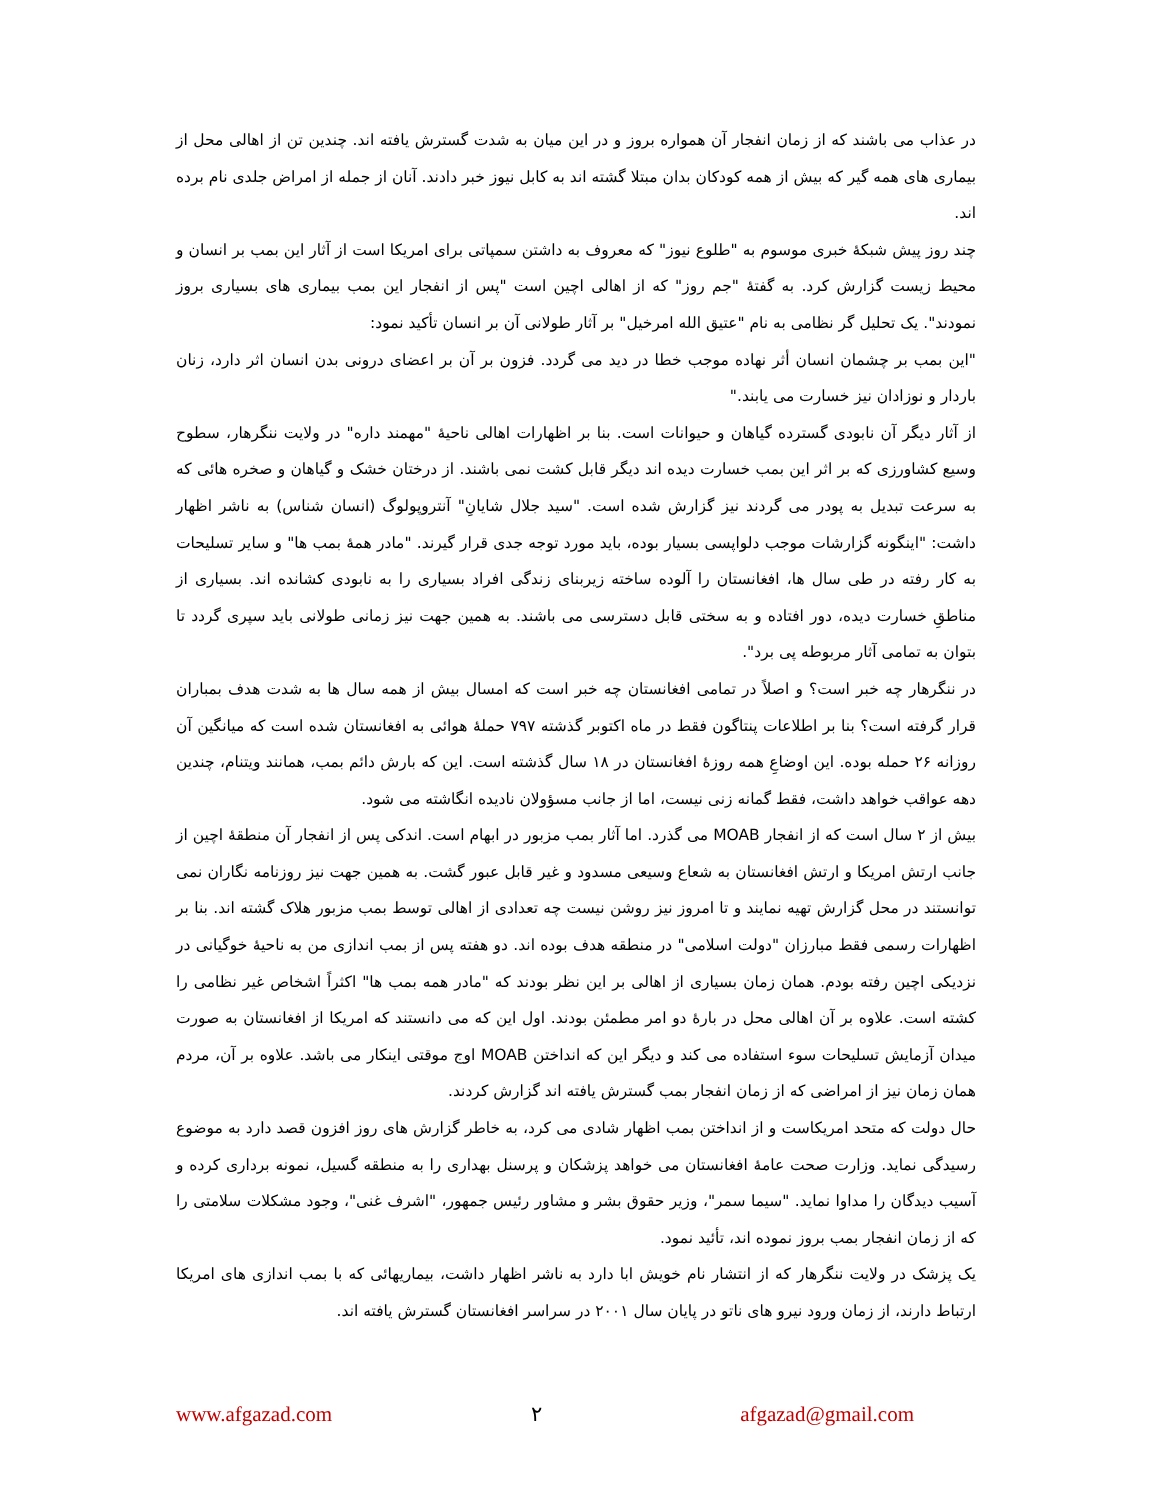در عذاب می باشند که از زمان انفجار آن همواره بروز و در این میان به شدت گسترش یافته اند. چندین تن از اهالی محل از بیماری های همه گیر که بیش از همه کودکان بدان مبتلا گشته اند به کابل نیوز خبر دادند. آنان از جمله از امراض جلدی نام برده اند.
چند روز پیش شبکهٔ خبری موسوم به "طلوع نیوز" که معروف به داشتن سمپاتی برای امریکا است از آثار این بمب بر انسان و محیط زیست گزارش کرد. به گفتهٔ "جم روز" که از اهالی اچین است "پس از انفجار این بمب بیماری های بسیاری بروز نمودند". یک تحلیل گر نظامی به نام "عتیق الله امرخیل" بر آثار طولانی آن بر انسان تأکید نمود:
"این بمب بر چشمان انسان أثر نهاده موجب خطا در دید می گردد. فزون بر آن بر اعضای درونی بدن انسان اثر دارد، زنان باردار و نوزادان نیز خسارت می یابند."
از آثار دیگر آن نابودی گسترده گیاهان و حیوانات است. بنا بر اظهارات اهالی ناحیهٔ "مهمند داره" در ولایت ننگرهار، سطوح وسیع کشاورزی که بر اثر این بمب خسارت دیده اند دیگر قابل کشت نمی باشند. از درختان خشک و گیاهان و صخره هائی که به سرعت تبدیل به پودر می گردند نیز گزارش شده است. "سید جلال شایانِ" آنتروپولوگ (انسان شناس) به ناشر اظهار داشت: "اینگونه گزارشات موجب دلواپسی بسیار بوده، باید مورد توجه جدی قرار گیرند. "مادر همهٔ بمب ها" و سایر تسلیحات به کار رفته در طی سال ها، افغانستان را آلوده ساخته زیربنای زندگی افراد بسیاری را به نابودی کشانده اند. بسیاری از مناطقِ خسارت دیده، دور افتاده و به سختی قابل دسترسی می باشند. به همین جهت نیز زمانی طولانی باید سپری گردد تا بتوان به تمامی آثار مربوطه پی برد".
در ننگرهار چه خبر است؟ و اصلاً در تمامی افغانستان چه خبر است که امسال بیش از همه سال ها به شدت هدف بمباران قرار گرفته است؟ بنا بر اطلاعات پنتاگون فقط در ماه اکتوبر گذشته ۷۹۷ حملهٔ هوائی به افغانستان شده است که میانگین آن روزانه ۲۶ حمله بوده. این اوضاعِ همه روزهٔ افغانستان در ۱۸ سال گذشته است. این که بارش دائم بمب، همانند ویتنام، چندین دهه عواقب خواهد داشت، فقط گمانه زنی نیست، اما از جانب مسؤولان نادیده انگاشته می شود.
بیش از ۲ سال است که از انفجار MOAB می گذرد. اما آثار بمب مزبور در ابهام است. اندکی پس از انفجار آن منطقهٔ اچین از جانب ارتش امریکا و ارتش افغانستان به شعاع وسیعی مسدود و غیر قابل عبور گشت. به همین جهت نیز روزنامه نگاران نمی توانستند در محل گزارش تهیه نمایند و تا امروز نیز روشن نیست چه تعدادی از اهالی توسط بمب مزبور هلاک گشته اند. بنا بر اظهارات رسمی فقط مبارزان "دولت اسلامی" در منطقه هدف بوده اند. دو هفته پس از بمب اندازی من به ناحیهٔ خوگیانی در نزدیکی اچین رفته بودم. همان زمان بسیاری از اهالی بر این نظر بودند که "مادر همه بمب ها" اکثراً اشخاص غیر نظامی را کشته است. علاوه بر آن اهالی محل در بارهٔ دو امر مطمئن بودند. اول این که می دانستند که امریکا از افغانستان به صورت میدان آزمایش تسلیحات سوء استفاده می کند و دیگر این که انداختن MOAB اوج موقتی اینکار می باشد. علاوه بر آن، مردم همان زمان نیز از امراضی که از زمان انفجار بمب گسترش یافته اند گزارش کردند.
حال دولت که متحد امریکاست و از انداختن بمب اظهار شادی می کرد، به خاطر گزارش های روز افزون قصد دارد به موضوع رسیدگی نماید. وزارت صحت عامهٔ افغانستان می خواهد پزشکان و پرسنل بهداری را به منطقه گسیل، نمونه برداری کرده و آسیب دیدگان را مداوا نماید. "سیما سمر"، وزیر حقوق بشر و مشاور رئیس جمهور، "اشرف غنی"، وجود مشکلات سلامتی را که از زمان انفجار بمب بروز نموده اند، تأئید نمود.
یک پزشک در ولایت ننگرهار که از انتشار نام خویش ابا دارد به ناشر اظهار داشت، بیماریهائی که با بمب اندازی های امریکا ارتباط دارند، از زمان ورود نیرو های ناتو در پایان سال ۲۰۰۱ در سراسر افغانستان گسترش یافته اند.
www.afgazad.com ۲ afgazad@gmail.com